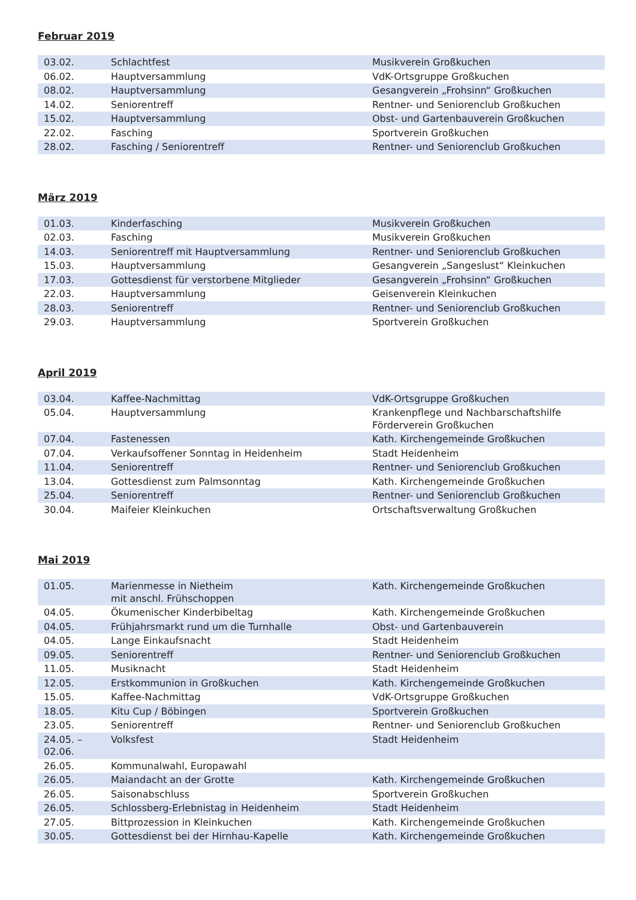Februar 2019
| 03.02. | Schlachtfest | Musikverein Großkuchen |
| 06.02. | Hauptversammlung | VdK-Ortsgruppe Großkuchen |
| 08.02. | Hauptversammlung | Gesangverein „Frohsinn“ Großkuchen |
| 14.02. | Seniorentreff | Rentner- und Seniorenclub Großkuchen |
| 15.02. | Hauptversammlung | Obst- und Gartenbauverein Großkuchen |
| 22.02. | Fasching | Sportverein Großkuchen |
| 28.02. | Fasching / Seniorentreff | Rentner- und Seniorenclub Großkuchen |
März 2019
| 01.03. | Kinderfasching | Musikverein Großkuchen |
| 02.03. | Fasching | Musikverein Großkuchen |
| 14.03. | Seniorentreff mit Hauptversammlung | Rentner- und Seniorenclub Großkuchen |
| 15.03. | Hauptversammlung | Gesangverein „Sangeslust“ Kleinkuchen |
| 17.03. | Gottesdienst für verstorbene Mitglieder | Gesangverein „Frohsinn“ Großkuchen |
| 22.03. | Hauptversammlung | Geisenverein Kleinkuchen |
| 28.03. | Seniorentreff | Rentner- und Seniorenclub Großkuchen |
| 29.03. | Hauptversammlung | Sportverein Großkuchen |
April 2019
| 03.04. | Kaffee-Nachmittag | VdK-Ortsgruppe Großkuchen |
| 05.04. | Hauptversammlung | Krankenpflege und Nachbarschaftshilfe Förderverein Großkuchen |
| 07.04. | Fastenessen | Kath. Kirchengemeinde Großkuchen |
| 07.04. | Verkaufsoffener Sonntag in Heidenheim | Stadt Heidenheim |
| 11.04. | Seniorentreff | Rentner- und Seniorenclub Großkuchen |
| 13.04. | Gottesdienst zum Palmsonntag | Kath. Kirchengemeinde Großkuchen |
| 25.04. | Seniorentreff | Rentner- und Seniorenclub Großkuchen |
| 30.04. | Maifeier Kleinkuchen | Ortschaftsverwaltung Großkuchen |
Mai 2019
| 01.05. | Marienmesse in Nietheim mit anschl. Frühschoppen | Kath. Kirchengemeinde Großkuchen |
| 04.05. | Ökumenischer Kinderbibeltag | Kath. Kirchengemeinde Großkuchen |
| 04.05. | Frühjahrsmarkt rund um die Turnhalle | Obst- und Gartenbauverein |
| 04.05. | Lange Einkaufsnacht | Stadt Heidenheim |
| 09.05. | Seniorentreff | Rentner- und Seniorenclub Großkuchen |
| 11.05. | Musiknacht | Stadt Heidenheim |
| 12.05. | Erstkommunion in Großkuchen | Kath. Kirchengemeinde Großkuchen |
| 15.05. | Kaffee-Nachmittag | VdK-Ortsgruppe Großkuchen |
| 18.05. | Kitu Cup / Böbingen | Sportverein Großkuchen |
| 23.05. | Seniorentreff | Rentner- und Seniorenclub Großkuchen |
| 24.05. – 02.06. | Volksfest | Stadt Heidenheim |
| 26.05. | Kommunalwahl, Europawahl | |
| 26.05. | Maiandacht an der Grotte | Kath. Kirchengemeinde Großkuchen |
| 26.05. | Saisonabschluss | Sportverein Großkuchen |
| 26.05. | Schlossberg-Erlebnistag in Heidenheim | Stadt Heidenheim |
| 27.05. | Bittprozession in Kleinkuchen | Kath. Kirchengemeinde Großkuchen |
| 30.05. | Gottesdienst bei der Hirnhau-Kapelle | Kath. Kirchengemeinde Großkuchen |